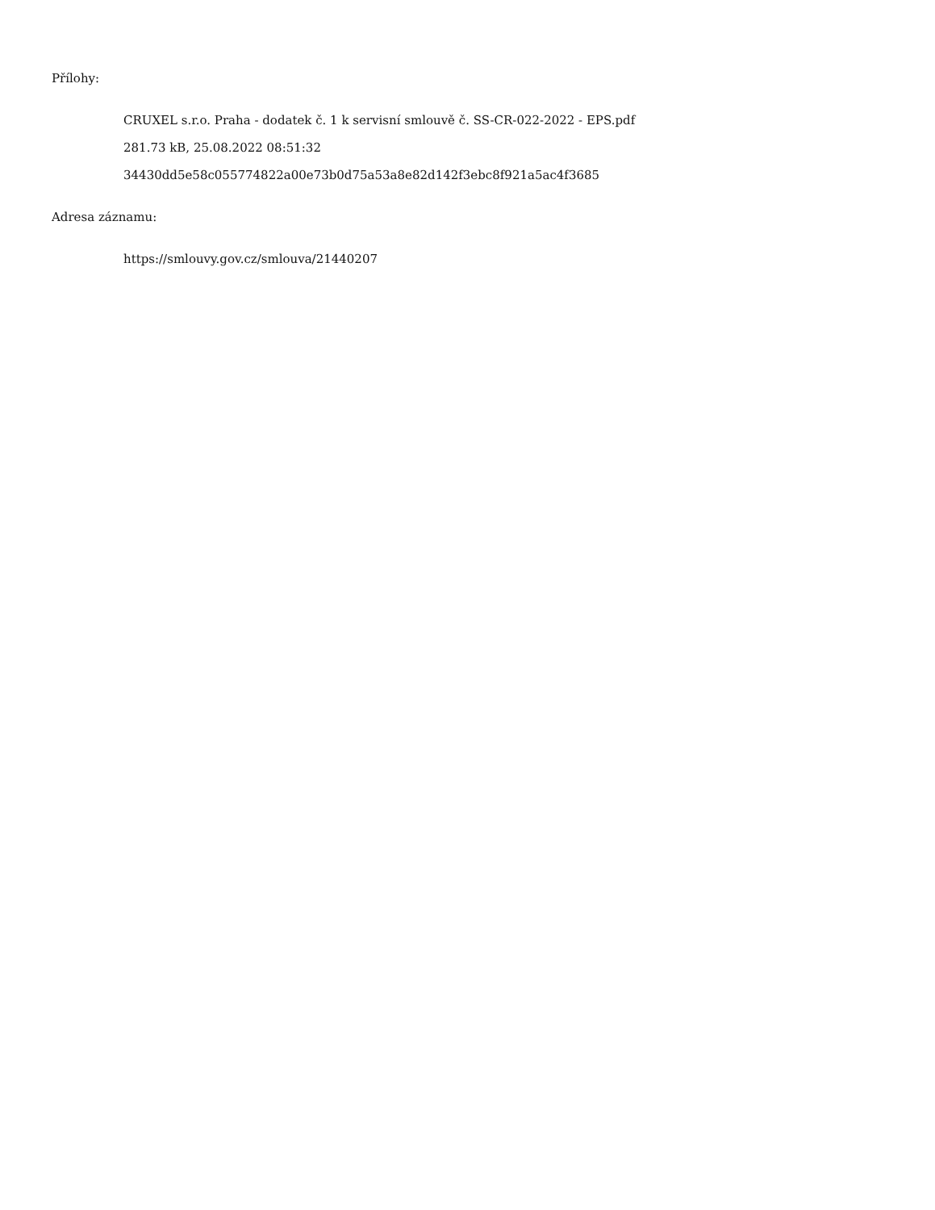Přílohy:
CRUXEL s.r.o. Praha - dodatek č. 1 k servisní smlouvě č. SS-CR-022-2022 - EPS.pdf
281.73 kB, 25.08.2022 08:51:32
34430dd5e58c055774822a00e73b0d75a53a8e82d142f3ebc8f921a5ac4f3685
Adresa záznamu:
https://smlouvy.gov.cz/smlouva/21440207